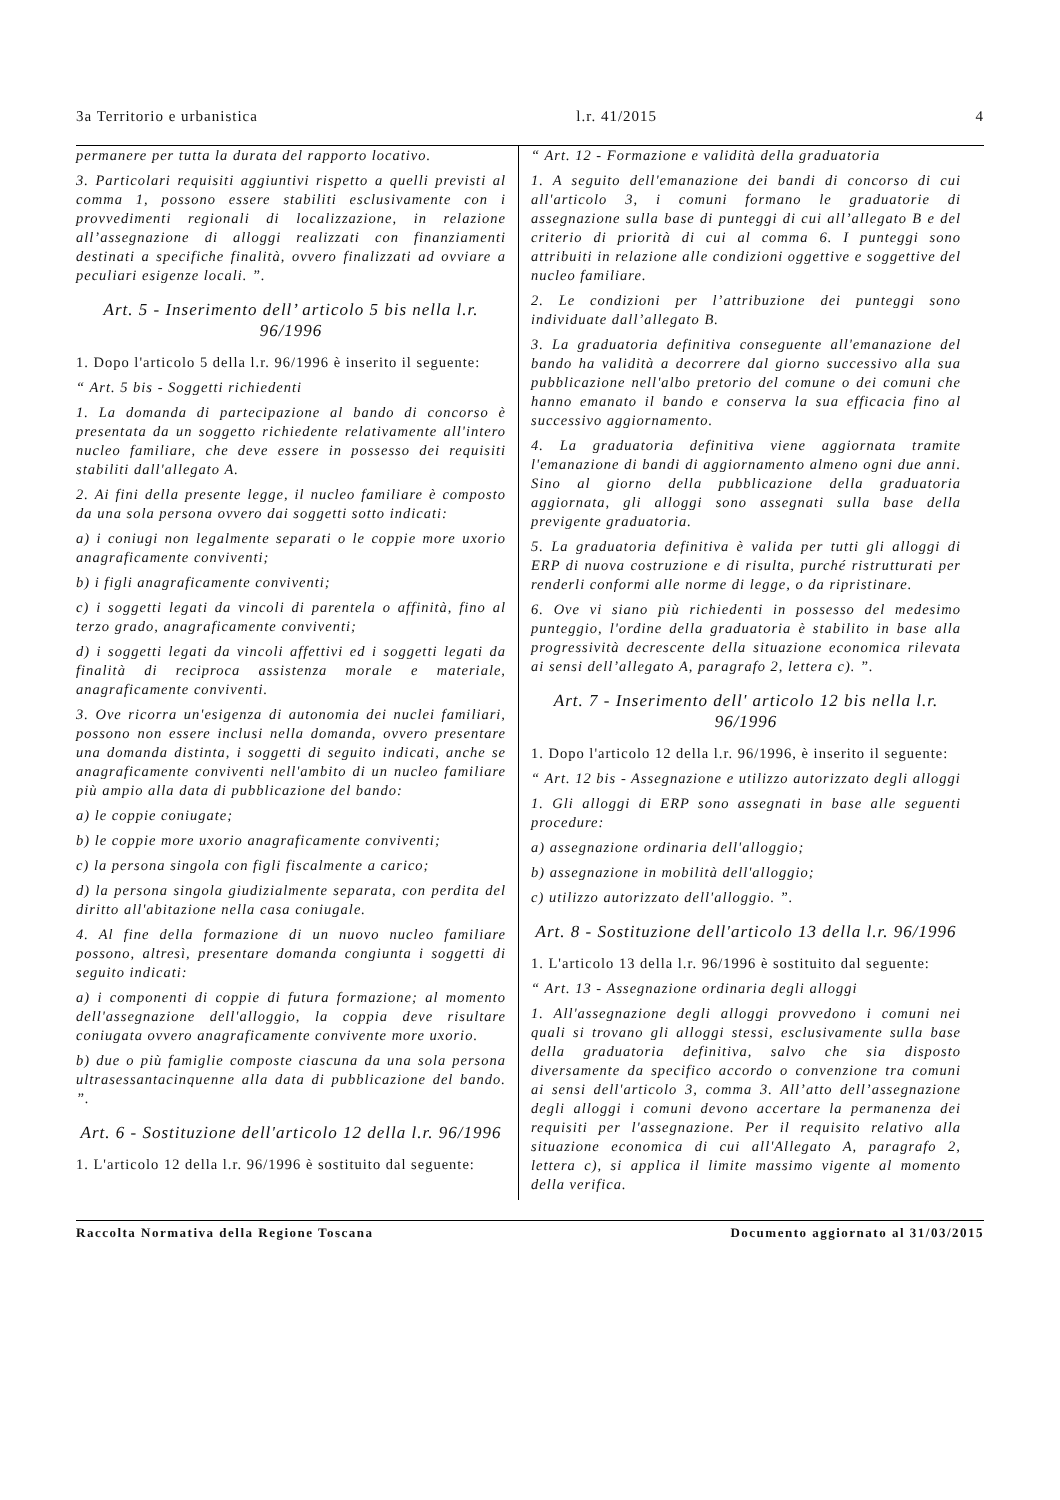3a Territorio e urbanistica l.r. 41/2015 4
permanere per tutta la durata del rapporto locativo.
3. Particolari requisiti aggiuntivi rispetto a quelli previsti al comma 1, possono essere stabiliti esclusivamente con i provvedimenti regionali di localizzazione, in relazione all’assegnazione di alloggi realizzati con finanziamenti destinati a specifiche finalità, ovvero finalizzati ad ovviare a peculiari esigenze locali. ”.
Art. 5 - Inserimento dell’ articolo 5 bis nella l.r. 96/1996
1. Dopo l'articolo 5 della l.r. 96/1996 è inserito il seguente:
“ Art. 5 bis - Soggetti richiedenti
1. La domanda di partecipazione al bando di concorso è presentata da un soggetto richiedente relativamente all'intero nucleo familiare, che deve essere in possesso dei requisiti stabiliti dall'allegato A.
2. Ai fini della presente legge, il nucleo familiare è composto da una sola persona ovvero dai soggetti sotto indicati:
a) i coniugi non legalmente separati o le coppie more uxorio anagraficamente conviventi;
b) i figli anagraficamente conviventi;
c) i soggetti legati da vincoli di parentela o affinità, fino al terzo grado, anagraficamente conviventi;
d) i soggetti legati da vincoli affettivi ed i soggetti legati da finalità di reciproca assistenza morale e materiale, anagraficamente conviventi.
3. Ove ricorra un'esigenza di autonomia dei nuclei familiari, possono non essere inclusi nella domanda, ovvero presentare una domanda distinta, i soggetti di seguito indicati, anche se anagraficamente conviventi nell'ambito di un nucleo familiare più ampio alla data di pubblicazione del bando:
a) le coppie coniugate;
b) le coppie more uxorio anagraficamente conviventi;
c) la persona singola con figli fiscalmente a carico;
d) la persona singola giudizialmente separata, con perdita del diritto all'abitazione nella casa coniugale.
4. Al fine della formazione di un nuovo nucleo familiare possono, altresì, presentare domanda congiunta i soggetti di seguito indicati:
a) i componenti di coppie di futura formazione; al momento dell'assegnazione dell'alloggio, la coppia deve risultare coniugata ovvero anagraficamente convivente more uxorio.
b) due o più famiglie composte ciascuna da una sola persona ultrasessantacinquenne alla data di pubblicazione del bando. ”.
Art. 6 - Sostituzione dell'articolo 12 della l.r. 96/1996
1. L'articolo 12 della l.r. 96/1996 è sostituito dal seguente:
“ Art. 12 - Formazione e validità della graduatoria
1. A seguito dell'emanazione dei bandi di concorso di cui all'articolo 3, i comuni formano le graduatorie di assegnazione sulla base di punteggi di cui all’allegato B e del criterio di priorità di cui al comma 6. I punteggi sono attribuiti in relazione alle condizioni oggettive e soggettive del nucleo familiare.
2. Le condizioni per l’attribuzione dei punteggi sono individuate dall’allegato B.
3. La graduatoria definitiva conseguente all'emanazione del bando ha validità a decorrere dal giorno successivo alla sua pubblicazione nell'albo pretorio del comune o dei comuni che hanno emanato il bando e conserva la sua efficacia fino al successivo aggiornamento.
4. La graduatoria definitiva viene aggiornata tramite l'emanazione di bandi di aggiornamento almeno ogni due anni. Sino al giorno della pubblicazione della graduatoria aggiornata, gli alloggi sono assegnati sulla base della previgente graduatoria.
5. La graduatoria definitiva è valida per tutti gli alloggi di ERP di nuova costruzione e di risulta, purché ristrutturati per renderli conformi alle norme di legge, o da ripristinare.
6. Ove vi siano più richiedenti in possesso del medesimo punteggio, l'ordine della graduatoria è stabilito in base alla progressività decrescente della situazione economica rilevata ai sensi dell’allegato A, paragrafo 2, lettera c). ”.
Art. 7 - Inserimento dell' articolo 12 bis nella l.r. 96/1996
1. Dopo l'articolo 12 della l.r. 96/1996, è inserito il seguente:
“ Art. 12 bis - Assegnazione e utilizzo autorizzato degli alloggi
1. Gli alloggi di ERP sono assegnati in base alle seguenti procedure:
a) assegnazione ordinaria dell'alloggio;
b) assegnazione in mobilità dell'alloggio;
c) utilizzo autorizzato dell'alloggio. ”.
Art. 8 - Sostituzione dell'articolo 13 della l.r. 96/1996
1. L'articolo 13 della l.r. 96/1996 è sostituito dal seguente:
“ Art. 13 - Assegnazione ordinaria degli alloggi
1. All'assegnazione degli alloggi provvedono i comuni nei quali si trovano gli alloggi stessi, esclusivamente sulla base della graduatoria definitiva, salvo che sia disposto diversamente da specifico accordo o convenzione tra comuni ai sensi dell'articolo 3, comma 3. All’atto dell’assegnazione degli alloggi i comuni devono accertare la permanenza dei requisiti per l'assegnazione. Per il requisito relativo alla situazione economica di cui all'Allegato A, paragrafo 2, lettera c), si applica il limite massimo vigente al momento della verifica.
Raccolta Normativa della Regione Toscana Documento aggiornato al 31/03/2015